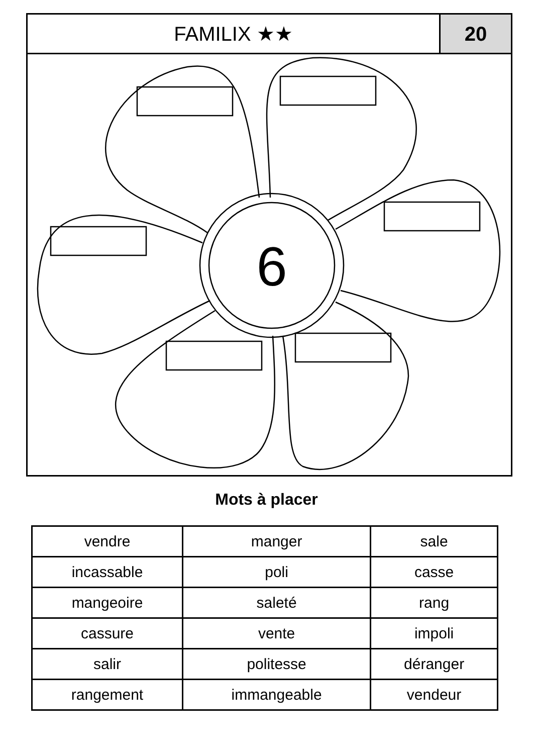FAMILIX ★★ 20
6
Mots à placer
| vendre | manger | sale |
| incassable | poli | casse |
| mangeoire | saleté | rang |
| cassure | vente | impoli |
| salir | politesse | déranger |
| rangement | immangeable | vendeur |